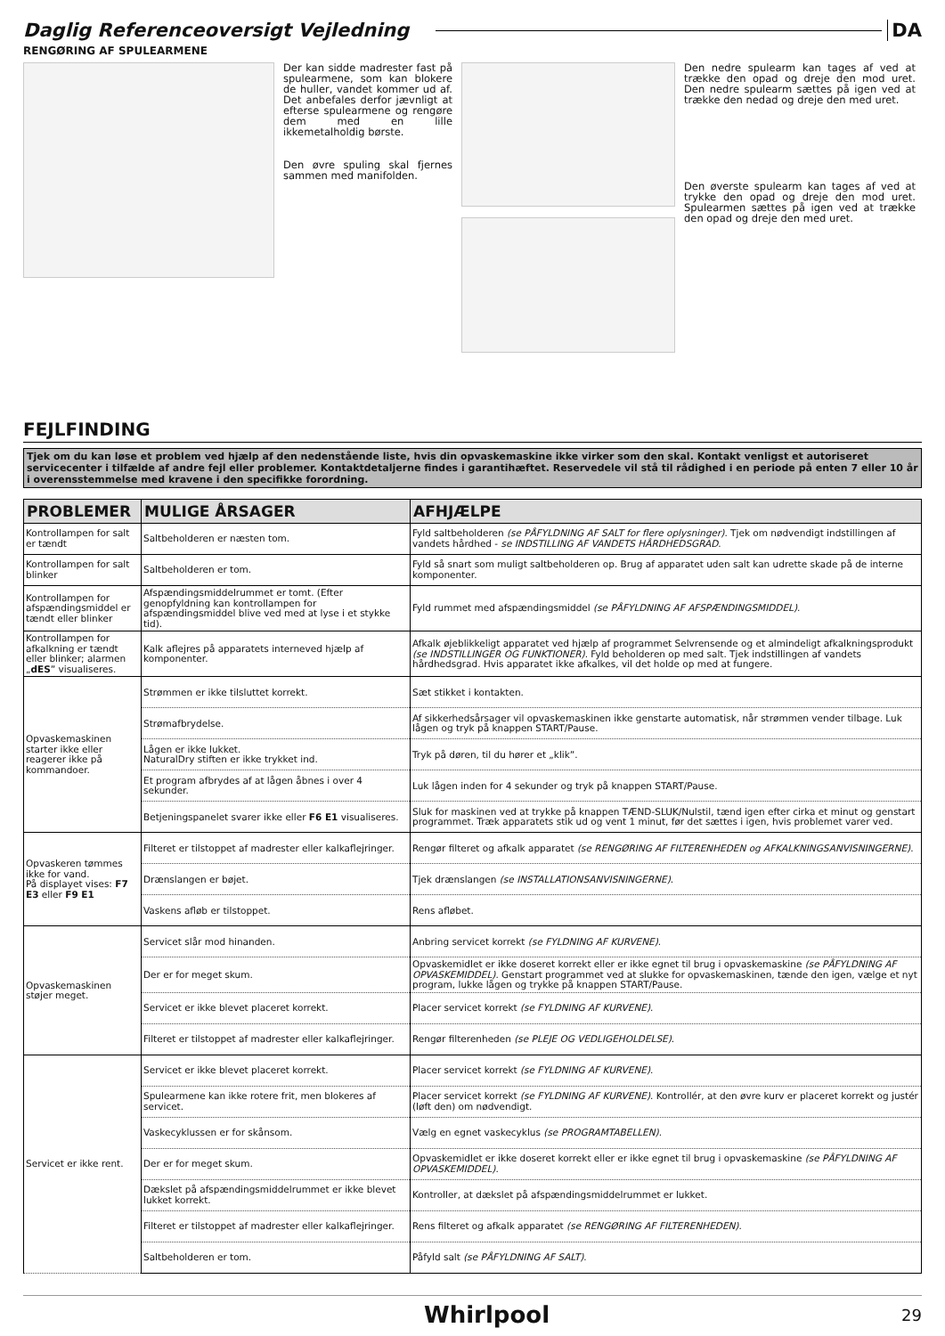Daglig Referenceoversigt Vejledning DA
RENGØRING AF SPULEARMENE
Der kan sidde madrester fast på spulearmene, som kan blokere de huller, vandet kommer ud af. Det anbefales derfor jævnligt at efterse spulearmene og rengøre dem med en lille ikkemetalholdig børste.
Den øvre spuling skal fjernes sammen med manifolden.
Den nedre spulearm kan tages af ved at trække den opad og dreje den mod uret. Den nedre spulearm sættes på igen ved at trække den nedad og dreje den med uret.
Den øverste spulearm kan tages af ved at trykke den opad og dreje den mod uret. Spulearmen sættes på igen ved at trække den opad og dreje den med uret.
FEJLFINDING
Tjek om du kan løse et problem ved hjælp af den nedenstående liste, hvis din opvaskemaskine ikke virker som den skal. Kontakt venligst et autoriseret servicecenter i tilfælde af andre fejl eller problemer. Kontaktdetaljerne findes i garantihæftet. Reservedele vil stå til rådighed i en periode på enten 7 eller 10 år i overensstemmelse med kravene i den specifikke forordning.
| PROBLEMER | MULIGE ÅRSAGER | AFHJÆLPE |
| --- | --- | --- |
| Kontrollampen for salt er tændt | Saltbeholderen er næsten tom. | Fyld saltbeholderen (se PÅFYLDNING AF SALT for flere oplysninger) . Tjek om nødvendigt indstillingen af vandets hårdhed - se INDSTILLING AF VANDETS HÅRDHEDSGRAD . |
| Kontrollampen for salt blinker | Saltbeholderen er tom. | Fyld så snart som muligt saltbeholderen op. Brug af apparatet uden salt kan udrette skade på de interne komponenter. |
| Kontrollampen for afspændingsmiddel er tændt eller blinker | Afspændingsmiddelrummet er tomt. (Efter genopfyldning kan kontrollampen for afspændingsmiddel blive ved med at lyse i et stykke tid). | Fyld rummet med afspændingsmiddel (se PÅFYLDNING AF AFSPÆNDINGSMIDDEL) . |
| Kontrollampen for afkalkning er tændt eller blinker; alarmen „ dES ” visualiseres. | Kalk aflejres på apparatets interneved hjælp af komponenter. | Afkalk øjeblikkeligt apparatet ved hjælp af programmet Selvrensende og et almindeligt afkalkningsprodukt (se INDSTILLINGER OG FUNKTIONER) . Fyld beholderen op med salt. Tjek indstillingen af vandets hårdhedsgrad. Hvis apparatet ikke afkalkes, vil det holde op med at fungere. |
| Opvaskemaskinen starter ikke eller reagerer ikke på kommandoer. | Strømmen er ikke tilsluttet korrekt. | Sæt stikket i kontakten. |
| | Strømafbrydelse. | Af sikkerhedsårsager vil opvaskemaskinen ikke genstarte automatisk, når strømmen vender tilbage. Luk lågen og tryk på knappen START/Pause. |
| | Lågen er ikke lukket. NaturalDry stiften er ikke trykket ind. | Tryk på døren, til du hører et „klik”. |
| | Et program afbrydes af at lågen åbnes i over 4 sekunder. | Luk lågen inden for 4 sekunder og tryk på knappen START/Pause. |
| | Betjeningspanelet svarer ikke eller F6 E1 visualiseres. | Sluk for maskinen ved at trykke på knappen TÆND-SLUK/Nulstil, tænd igen efter cirka et minut og genstart programmet. Træk apparatets stik ud og vent 1 minut, før det sættes i igen, hvis problemet varer ved. |
| Opvaskeren tømmes ikke for vand. På displayet vises: F7 E3 eller F9 E1 | Filteret er tilstoppet af madrester eller kalkaflejringer. | Rengør filteret og afkalk apparatet (se RENGØRING AF FILTERENHEDEN og AFKALKNINGSANVISNINGERNE) . |
| | Drænslangen er bøjet. | Tjek drænslangen (se INSTALLATIONSANVISNINGERNE) . |
| | Vaskens afløb er tilstoppet. | Rens afløbet. |
| Opvaskemaskinen støjer meget. | Servicet slår mod hinanden. | Anbring servicet korrekt (se FYLDNING AF KURVENE) . |
| | Der er for meget skum. | Opvaskemidlet er ikke doseret korrekt eller er ikke egnet til brug i opvaskemaskine (se PÅFYLDNING AF OPVASKEMIDDEL) . Genstart programmet ved at slukke for opvaskemaskinen, tænde den igen, vælge et nyt program, lukke lågen og trykke på knappen START/Pause. |
| | Servicet er ikke blevet placeret korrekt. | Placer servicet korrekt (se FYLDNING AF KURVENE) . |
| | Filteret er tilstoppet af madrester eller kalkaflejringer. | Rengør filterenheden (se PLEJE OG VEDLIGEHOLDELSE) . |
| Servicet er ikke rent. | Servicet er ikke blevet placeret korrekt. | Placer servicet korrekt (se FYLDNING AF KURVENE) . |
| | Spulearmene kan ikke rotere frit, men blokeres af servicet. | Placer servicet korrekt (se FYLDNING AF KURVENE) . Kontrollér, at den øvre kurv er placeret korrekt og justér (løft den) om nødvendigt. |
| | Vaskecyklussen er for skånsom. | Vælg en egnet vaskecyklus (se PROGRAMTABELLEN) . |
| | Der er for meget skum. | Opvaskemidlet er ikke doseret korrekt eller er ikke egnet til brug i opvaskemaskine (se PÅFYLDNING AF OPVASKEMIDDEL) . |
| | Dækslet på afspændingsmiddelrummet er ikke blevet lukket korrekt. | Kontroller, at dækslet på afspændingsmiddelrummet er lukket. |
| | Filteret er tilstoppet af madrester eller kalkaflejringer. | Rens filteret og afkalk apparatet (se RENGØRING AF FILTERENHEDEN) . |
| | Saltbeholderen er tom. | Påfyld salt (se PÅFYLDNING AF SALT) . |
Whirlpool 29